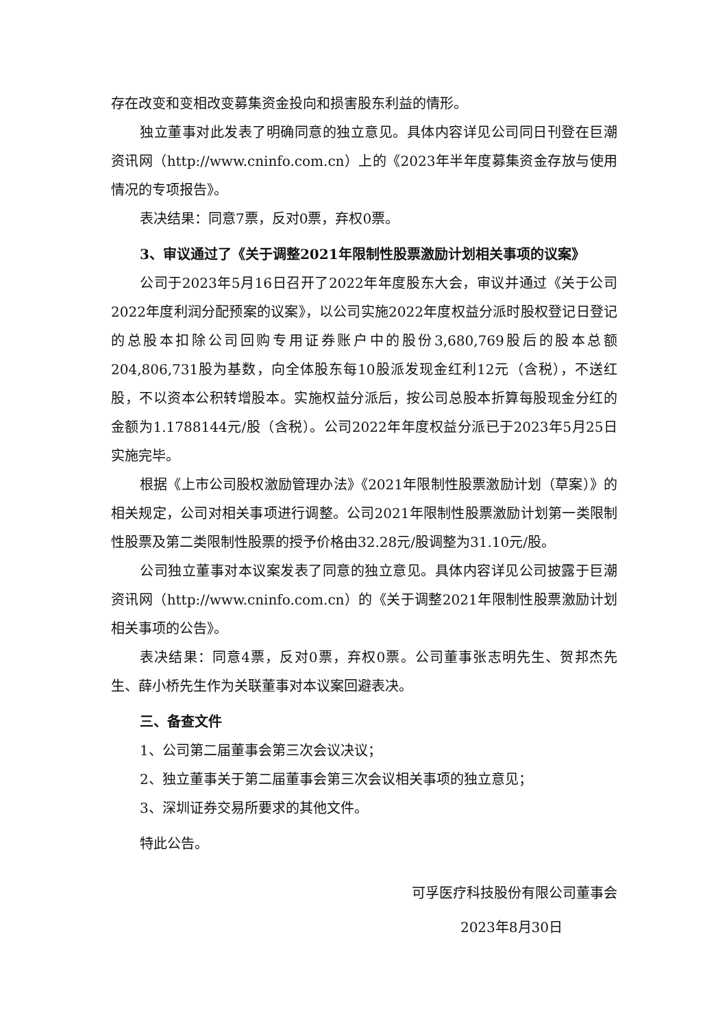存在改变和变相改变募集资金投向和损害股东利益的情形。
独立董事对此发表了明确同意的独立意见。具体内容详见公司同日刊登在巨潮资讯网（http://www.cninfo.com.cn）上的《2023年半年度募集资金存放与使用情况的专项报告》。
表决结果：同意7票，反对0票，弃权0票。
3、审议通过了《关于调整2021年限制性股票激励计划相关事项的议案》
公司于2023年5月16日召开了2022年年度股东大会，审议并通过《关于公司2022年度利润分配预案的议案》，以公司实施2022年度权益分派时股权登记日登记的总股本扣除公司回购专用证券账户中的股份3,680,769股后的股本总额204,806,731股为基数，向全体股东每10股派发现金红利12元（含税），不送红股，不以资本公积转增股本。实施权益分派后，按公司总股本折算每股现金分红的金额为1.1788144元/股（含税）。公司2022年年度权益分派已于2023年5月25日实施完毕。
根据《上市公司股权激励管理办法》《2021年限制性股票激励计划（草案）》的相关规定，公司对相关事项进行调整。公司2021年限制性股票激励计划第一类限制性股票及第二类限制性股票的授予价格由32.28元/股调整为31.10元/股。
公司独立董事对本议案发表了同意的独立意见。具体内容详见公司披露于巨潮资讯网（http://www.cninfo.com.cn）的《关于调整2021年限制性股票激励计划相关事项的公告》。
表决结果：同意4票，反对0票，弃权0票。公司董事张志明先生、贺邦杰先生、薛小桥先生作为关联董事对本议案回避表决。
三、备查文件
1、公司第二届董事会第三次会议决议；
2、独立董事关于第二届董事会第三次会议相关事项的独立意见；
3、深圳证券交易所要求的其他文件。
特此公告。
可孚医疗科技股份有限公司董事会
2023年8月30日